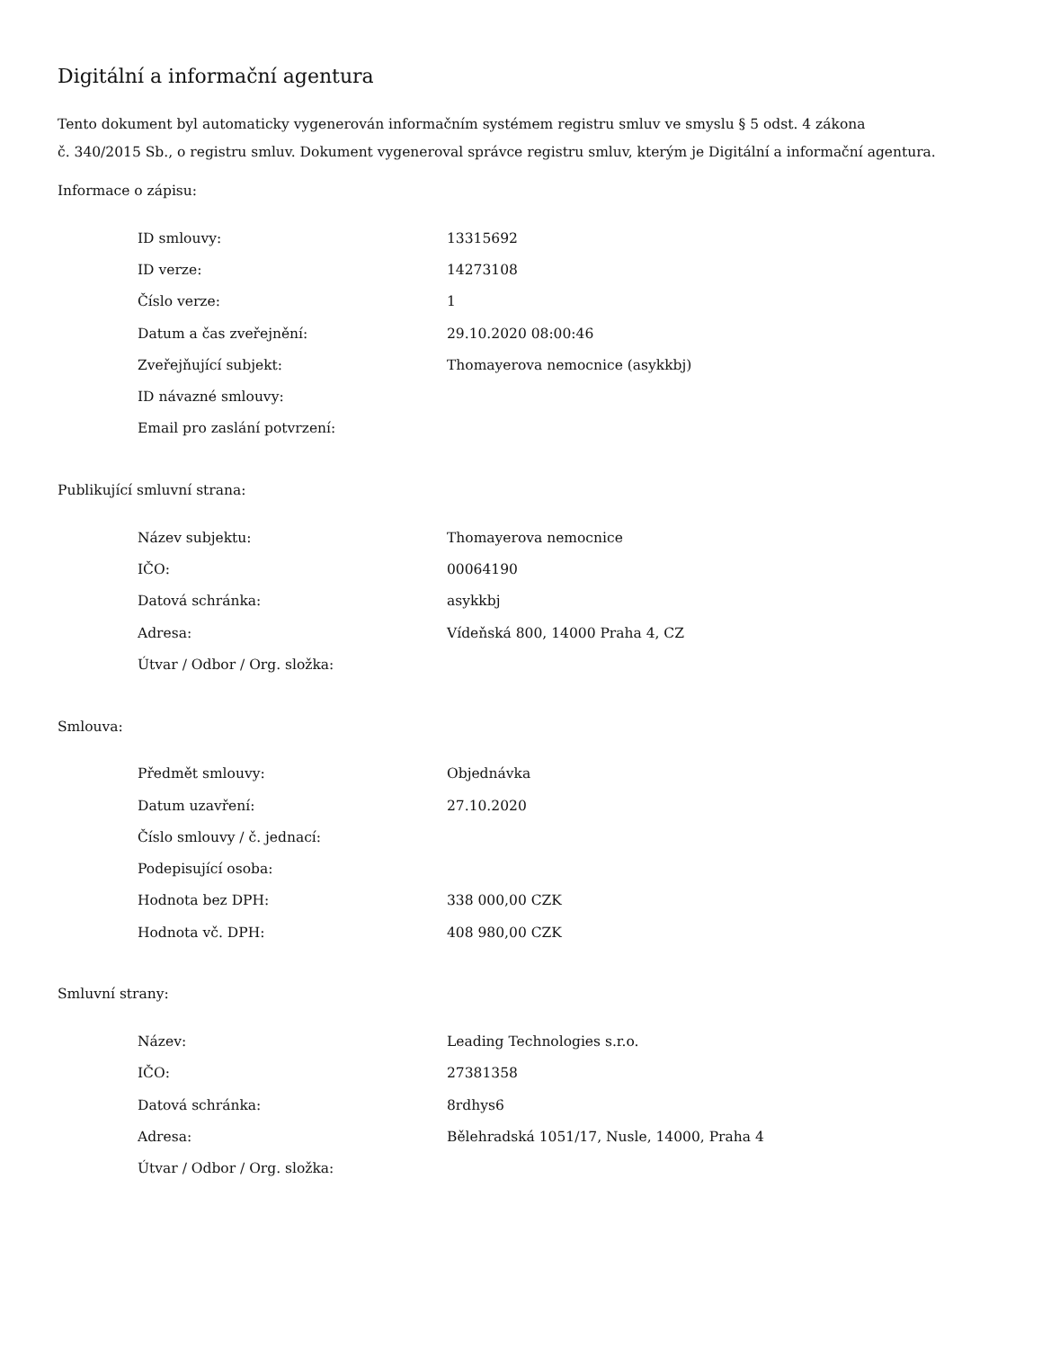Digitální a informační agentura
Tento dokument byl automaticky vygenerován informačním systémem registru smluv ve smyslu § 5 odst. 4 zákona
č. 340/2015 Sb., o registru smluv. Dokument vygeneroval správce registru smluv, kterým je Digitální a informační agentura.
Informace o zápisu:
| ID smlouvy: | 13315692 |
| ID verze: | 14273108 |
| Číslo verze: | 1 |
| Datum a čas zveřejnění: | 29.10.2020 08:00:46 |
| Zveřejňující subjekt: | Thomayerova nemocnice (asykkbj) |
| ID návazné smlouvy: | |
| Email pro zaslání potvrzení: | |
Publikující smluvní strana:
| Název subjektu: | Thomayerova nemocnice |
| IČO: | 00064190 |
| Datová schránka: | asykkbj |
| Adresa: | Vídeňská 800, 14000 Praha 4, CZ |
| Útvar / Odbor / Org. složka: | |
Smlouva:
| Předmět smlouvy: | Objednávka |
| Datum uzavření: | 27.10.2020 |
| Číslo smlouvy / č. jednací: | |
| Podepisující osoba: | |
| Hodnota bez DPH: | 338 000,00 CZK |
| Hodnota vč. DPH: | 408 980,00 CZK |
Smluvní strany:
| Název: | Leading Technologies s.r.o. |
| IČO: | 27381358 |
| Datová schránka: | 8rdhys6 |
| Adresa: | Bělehradská 1051/17, Nusle, 14000, Praha 4 |
| Útvar / Odbor / Org. složka: | |